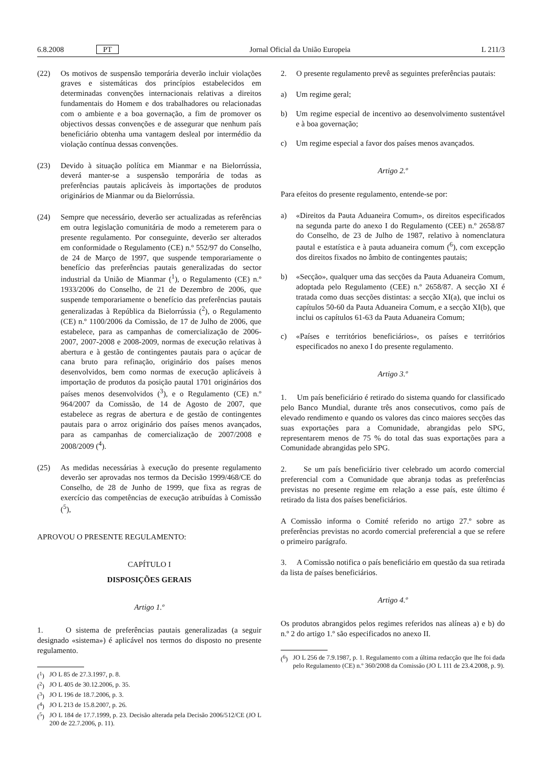6.8.2008 PT Jornal Oficial da União Europeia L 211/3
(22) Os motivos de suspensão temporária deverão incluir violações graves e sistemáticas dos princípios estabelecidos em determinadas convenções internacionais relativas a direitos fundamentais do Homem e dos trabalhadores ou relacionadas com o ambiente e a boa governação, a fim de promover os objectivos dessas convenções e de assegurar que nenhum país beneficiário obtenha uma vantagem desleal por intermédio da violação contínua dessas convenções.
(23) Devido à situação política em Mianmar e na Bielorrússia, deverá manter-se a suspensão temporária de todas as preferências pautais aplicáveis às importações de produtos originários de Mianmar ou da Bielorrússia.
(24) Sempre que necessário, deverão ser actualizadas as referências em outra legislação comunitária de modo a remeterem para o presente regulamento. Por conseguinte, deverão ser alterados em conformidade o Regulamento (CE) n.º 552/97 do Conselho, de 24 de Março de 1997, que suspende temporariamente o benefício das preferências pautais generalizadas do sector industrial da União de Mianmar (<sup>1</sup>), o Regulamento (CE) n.º 1933/2006 do Conselho, de 21 de Dezembro de 2006, que suspende temporariamente o benefício das preferências pautais generalizadas à República da Bielorrússia (<sup>2</sup>), o Regulamento (CE) n.º 1100/2006 da Comissão, de 17 de Julho de 2006, que estabelece, para as campanhas de comercialização de 2006-2007, 2007-2008 e 2008-2009, normas de execução relativas à abertura e à gestão de contingentes pautais para o açúcar de cana bruto para refinação, originário dos países menos desenvolvidos, bem como normas de execução aplicáveis à importação de produtos da posição pautal 1701 originários dos países menos desenvolvidos (<sup>3</sup>), e o Regulamento (CE) n.º 964/2007 da Comissão, de 14 de Agosto de 2007, que estabelece as regras de abertura e de gestão de contingentes pautais para o arroz originário dos países menos avançados, para as campanhas de comercialização de 2007/2008 e 2008/2009 (<sup>4</sup>).
(25) As medidas necessárias à execução do presente regulamento deverão ser aprovadas nos termos da Decisão 1999/468/CE do Conselho, de 28 de Junho de 1999, que fixa as regras de exercício das competências de execução atribuídas à Comissão (<sup>5</sup>),
APROVOU O PRESENTE REGULAMENTO:
CAPÍTULO I
DISPOSIÇÕES GERAIS
Artigo 1.º
1. O sistema de preferências pautais generalizadas (a seguir designado «sistema») é aplicável nos termos do disposto no presente regulamento.
(<sup>1</sup>) JO L 85 de 27.3.1997, p. 8.
(<sup>2</sup>) JO L 405 de 30.12.2006, p. 35.
(<sup>3</sup>) JO L 196 de 18.7.2006, p. 3.
(<sup>4</sup>) JO L 213 de 15.8.2007, p. 26.
(<sup>5</sup>) JO L 184 de 17.7.1999, p. 23. Decisão alterada pela Decisão 2006/512/CE (JO L 200 de 22.7.2006, p. 11).
2. O presente regulamento prevê as seguintes preferências pautais:
a) Um regime geral;
b) Um regime especial de incentivo ao desenvolvimento sustentável e à boa governação;
c) Um regime especial a favor dos países menos avançados.
Artigo 2.º
Para efeitos do presente regulamento, entende-se por:
a) «Direitos da Pauta Aduaneira Comum», os direitos especificados na segunda parte do anexo I do Regulamento (CEE) n.º 2658/87 do Conselho, de 23 de Julho de 1987, relativo à nomenclatura pautal e estatística e à pauta aduaneira comum (<sup>6</sup>), com excepção dos direitos fixados no âmbito de contingentes pautais;
b) «Secção», qualquer uma das secções da Pauta Aduaneira Comum, adoptada pelo Regulamento (CEE) n.º 2658/87. A secção XI é tratada como duas secções distintas: a secção XI(a), que inclui os capítulos 50-60 da Pauta Aduaneira Comum, e a secção XI(b), que inclui os capítulos 61-63 da Pauta Aduaneira Comum;
c) «Países e territórios beneficiários», os países e territórios especificados no anexo I do presente regulamento.
Artigo 3.º
1. Um país beneficiário é retirado do sistema quando for classificado pelo Banco Mundial, durante três anos consecutivos, como país de elevado rendimento e quando os valores das cinco maiores secções das suas exportações para a Comunidade, abrangidas pelo SPG, representarem menos de 75 % do total das suas exportações para a Comunidade abrangidas pelo SPG.
2. Se um país beneficiário tiver celebrado um acordo comercial preferencial com a Comunidade que abranja todas as preferências previstas no presente regime em relação a esse país, este último é retirado da lista dos países beneficiários.
A Comissão informa o Comité referido no artigo 27.º sobre as preferências previstas no acordo comercial preferencial a que se refere o primeiro parágrafo.
3. A Comissão notifica o país beneficiário em questão da sua retirada da lista de países beneficiários.
Artigo 4.º
Os produtos abrangidos pelos regimes referidos nas alíneas a) e b) do n.º 2 do artigo 1.º são especificados no anexo II.
(<sup>6</sup>) JO L 256 de 7.9.1987, p. 1. Regulamento com a última redacção que lhe foi dada pelo Regulamento (CE) n.º 360/2008 da Comissão (JO L 111 de 23.4.2008, p. 9).